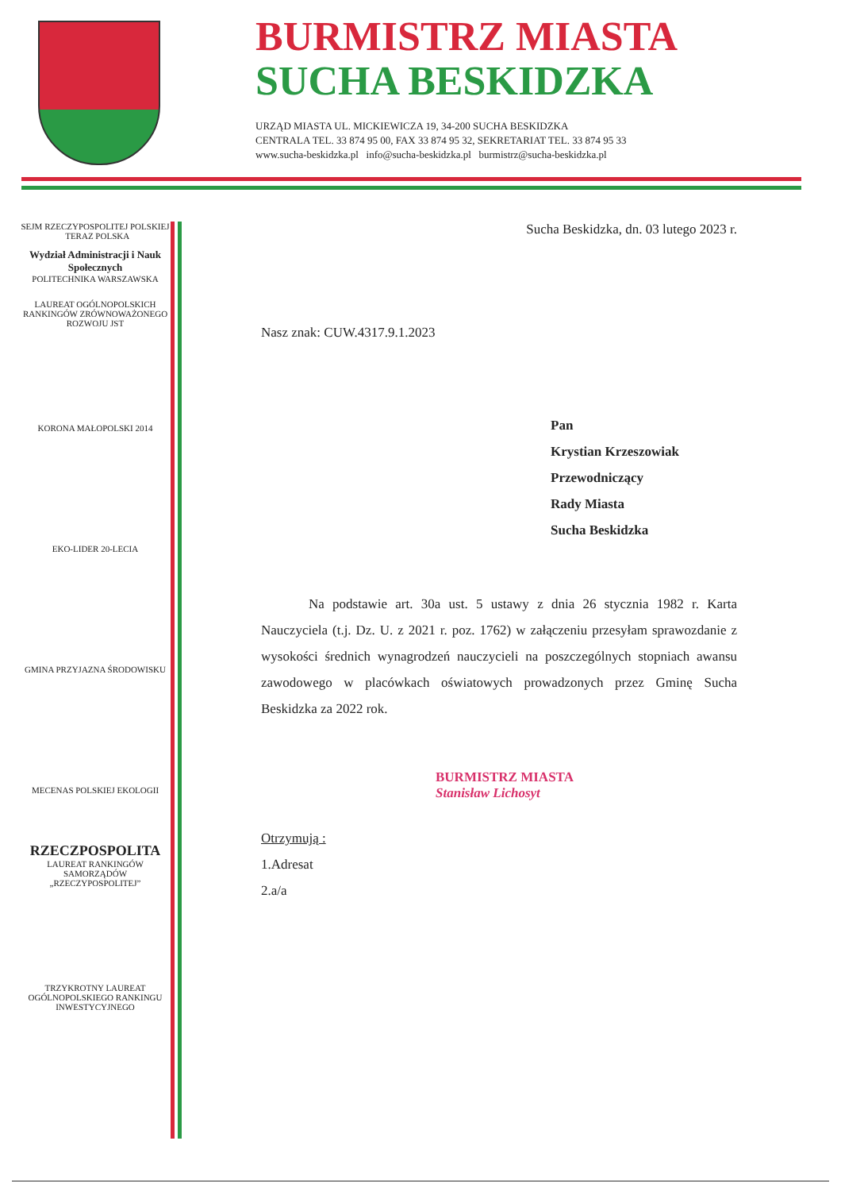BURMISTRZ MIASTA
SUCHA BESKIDZKA
URZĄD MIASTA UL. MICKIEWICZA 19, 34-200 SUCHA BESKIDZKA
CENTRALA TEL. 33 874 95 00, FAX 33 874 95 32, SEKRETARIAT TEL. 33 874 95 33
www.sucha-beskidzka.pl info@sucha-beskidzka.pl burmistrz@sucha-beskidzka.pl
SEJM RZECZYPOSPOLITEJ POLSKIEJ TERAZ POLSKA
Wydział Administracji i Nauk Społecznych
POLITECHNIKA WARSZAWSKA
LAUREAT OGÓLNOPOLSKICH RANKINGÓW ZRÓWNOWAŻONEGO ROZWOJU JST
KORONA MAŁOPOLSKI 2014
EKO-LIDER 20-LECIA
GMINA PRZYJAZNA ŚRODOWISKU
MECENAS POLSKIEJ EKOLOGII
RZECZPOSPOLITA
LAUREAT RANKINGÓW SAMORZĄDÓW „RZECZYPOSPOLITEJ”
TRZYKROTNY LAUREAT OGÓLNOPOLSKIEGO RANKINGU INWESTYCYJNEGO
Sucha Beskidzka, dn. 03 lutego 2023 r.
Nasz znak: CUW.4317.9.1.2023
Pan
Krystian Krzeszowiak
Przewodniczący
Rady Miasta
Sucha Beskidzka
Na podstawie art. 30a ust. 5 ustawy z dnia 26 stycznia 1982 r. Karta Nauczyciela (t.j. Dz. U. z 2021 r. poz. 1762) w załączeniu przesyłam sprawozdanie z wysokości średnich wynagrodzeń nauczycieli na poszczególnych stopniach awansu zawodowego w placówkach oświatowych prowadzonych przez Gminę Sucha Beskidzka za 2022 rok.
BURMISTRZ MIASTA
Stanisław Lichosyt
Otrzymują :
1.Adresat
2.a/a